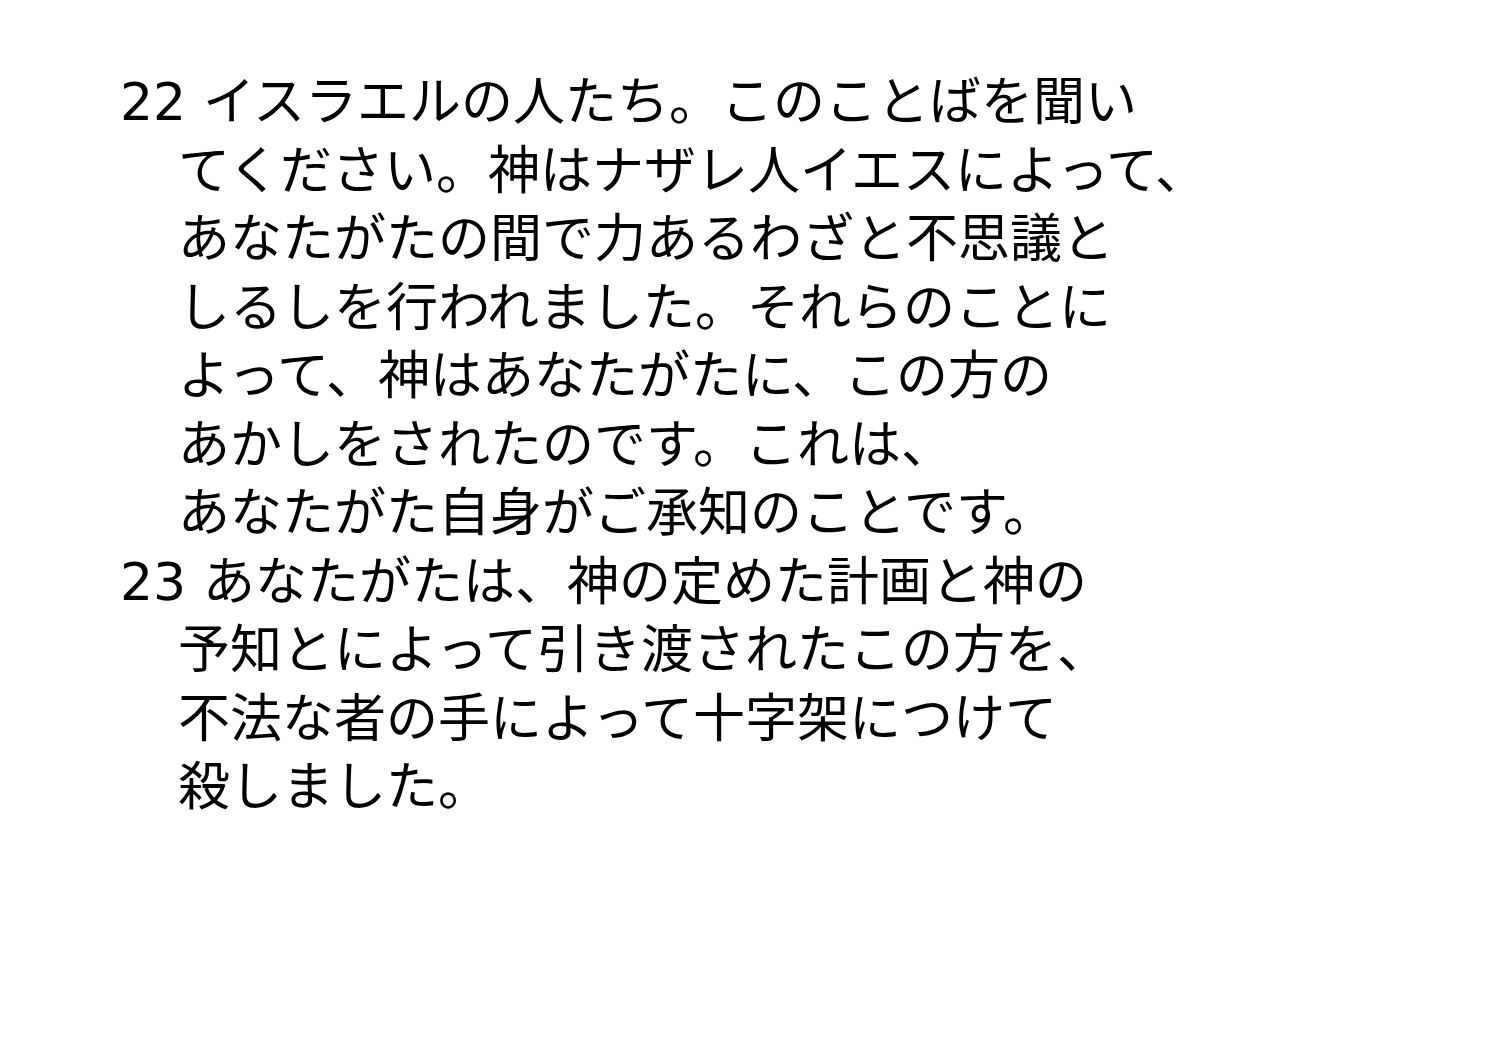22 イスラエルの人たち。このことばを聞い
てください。神はナザレ人イエスによって、
あなたがたの間で力あるわざと不思議と
しるしを行われました。それらのことに
よって、神はあなたがたに、この方の
あかしをされたのです。これは、
あなたがた自身がご承知のことです。
23 あなたがたは、神の定めた計画と神の
予知とによって引き渡されたこの方を、
不法な者の手によって十字架につけて
殺しました。